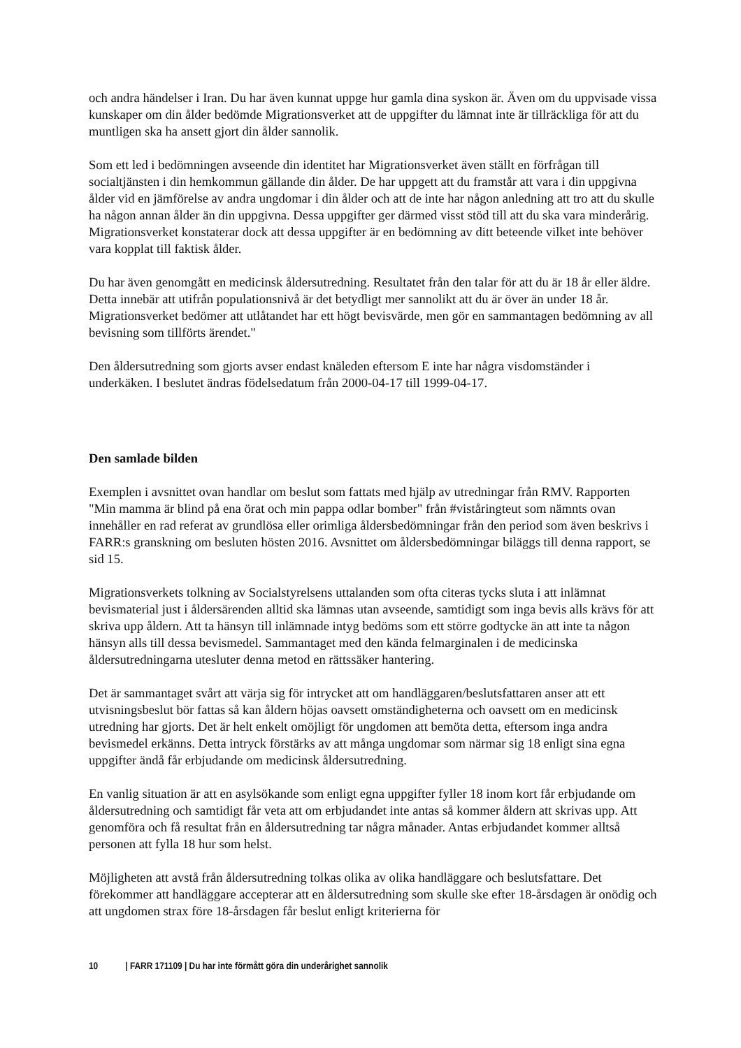och andra händelser i Iran. Du har även kunnat uppge hur gamla dina syskon är. Även om du uppvisade vissa kunskaper om din ålder bedömde Migrationsverket att de uppgifter du lämnat inte är tillräckliga för att du muntligen ska ha ansett gjort din ålder sannolik.
Som ett led i bedömningen avseende din identitet har Migrationsverket även ställt en förfrågan till socialtjänsten i din hemkommun gällande din ålder. De har uppgett att du framstår att vara i din uppgivna ålder vid en jämförelse av andra ungdomar i din ålder och att de inte har någon anledning att tro att du skulle ha någon annan ålder än din uppgivna. Dessa uppgifter ger därmed visst stöd till att du ska vara minderårig. Migrationsverket konstaterar dock att dessa uppgifter är en bedömning av ditt beteende vilket inte behöver vara kopplat till faktisk ålder.
Du har även genomgått en medicinsk åldersutredning. Resultatet från den talar för att du är 18 år eller äldre. Detta innebär att utifrån populationsnivå är det betydligt mer sannolikt att du är över än under 18 år. Migrationsverket bedömer att utlåtandet har ett högt bevisvärde, men gör en sammantagen bedömning av all bevisning som tillförts ärendet."
Den åldersutredning som gjorts avser endast knäleden eftersom E inte har några visdomständer i underkäken. I beslutet ändras födelsedatum från 2000-04-17 till 1999-04-17.
Den samlade bilden
Exemplen i avsnittet ovan handlar om beslut som fattats med hjälp av utredningar från RMV. Rapporten "Min mamma är blind på ena örat och min pappa odlar bomber" från #viståringteut som nämnts ovan innehåller en rad referat av grundlösa eller orimliga åldersbedömningar från den period som även beskrivs i FARR:s granskning om besluten hösten 2016. Avsnittet om åldersbedömningar biläggs till denna rapport, se sid 15.
Migrationsverkets tolkning av Socialstyrelsens uttalanden som ofta citeras tycks sluta i att inlämnat bevismaterial just i åldersärenden alltid ska lämnas utan avseende, samtidigt som inga bevis alls krävs för att skriva upp åldern. Att ta hänsyn till inlämnade intyg bedöms som ett större godtycke än att inte ta någon hänsyn alls till dessa bevismedel. Sammantaget med den kända felmarginalen i de medicinska åldersutredningarna utesluter denna metod en rättssäker hantering.
Det är sammantaget svårt att värja sig för intrycket att om handläggaren/beslutsfattaren anser att ett utvisningsbeslut bör fattas så kan åldern höjas oavsett omständigheterna och oavsett om en medicinsk utredning har gjorts. Det är helt enkelt omöjligt för ungdomen att bemöta detta, eftersom inga andra bevismedel erkänns. Detta intryck förstärks av att många ungdomar som närmar sig 18 enligt sina egna uppgifter ändå får erbjudande om medicinsk åldersutredning.
En vanlig situation är att en asylsökande som enligt egna uppgifter fyller 18 inom kort får erbjudande om åldersutredning och samtidigt får veta att om erbjudandet inte antas så kommer åldern att skrivas upp. Att genomföra och få resultat från en åldersutredning tar några månader. Antas erbjudandet kommer alltså personen att fylla 18 hur som helst.
Möjligheten att avstå från åldersutredning tolkas olika av olika handläggare och beslutsfattare. Det förekommer att handläggare accepterar att en åldersutredning som skulle ske efter 18-årsdagen är onödig och att ungdomen strax före 18-årsdagen får beslut enligt kriterierna för
10 | FARR 171109 | Du har inte förmått göra din underårighet sannolik